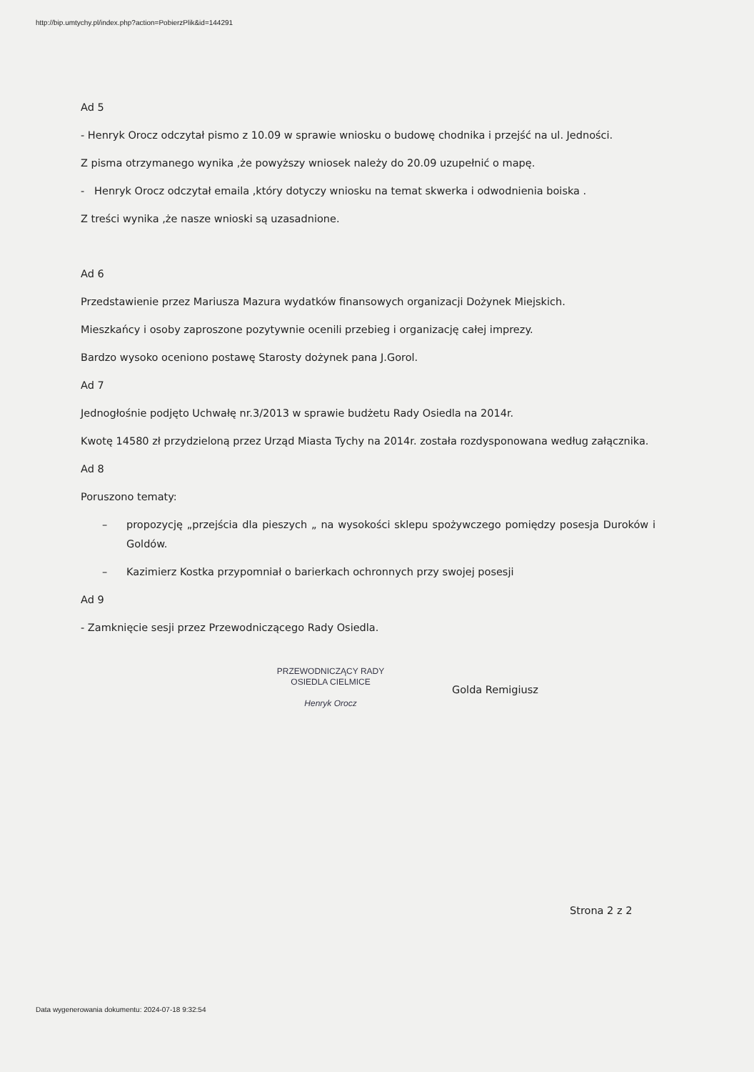http://bip.umtychy.pl/index.php?action=PobierzPlik&id=144291
Ad 5
- Henryk Orocz odczytał pismo z 10.09 w sprawie wniosku o budowę chodnika i przejść na ul. Jedności.
Z pisma otrzymanego wynika ,że powyższy wniosek należy do 20.09 uzupełnić o mapę.
- Henryk Orocz odczytał emaila ,który dotyczy wniosku na temat skwerka i odwodnienia boiska .
Z treści wynika ,że nasze wnioski są uzasadnione.
Ad 6
Przedstawienie przez Mariusza Mazura wydatków finansowych organizacji Dożynek Miejskich.
Mieszkańcy i osoby zaproszone pozytywnie ocenili przebieg i organizację całej imprezy.
Bardzo wysoko oceniono postawę Starosty dożynek pana J.Gorol.
Ad 7
Jednogłośnie podjęto Uchwałę nr.3/2013 w sprawie budżetu Rady Osiedla na 2014r.
Kwotę 14580 zł przydzieloną przez Urząd Miasta Tychy na 2014r. została rozdysponowana według załącznika.
Ad 8
Poruszono tematy:
– propozycję „przejścia dla pieszych „ na wysokości sklepu spożywczego pomiędzy posesja Duroków i Goldów.
– Kazimierz Kostka przypomniał o barierkach ochronnych przy swojej posesji
Ad 9
- Zamknięcie sesji przez Przewodniczącego Rady Osiedla.
PRZEWODNICZĄCY RADY
OSIEDLA CIELMICE
Henryk Orocz
Golda Remigiusz
Strona 2 z 2
Data wygenerowania dokumentu: 2024-07-18 9:32:54